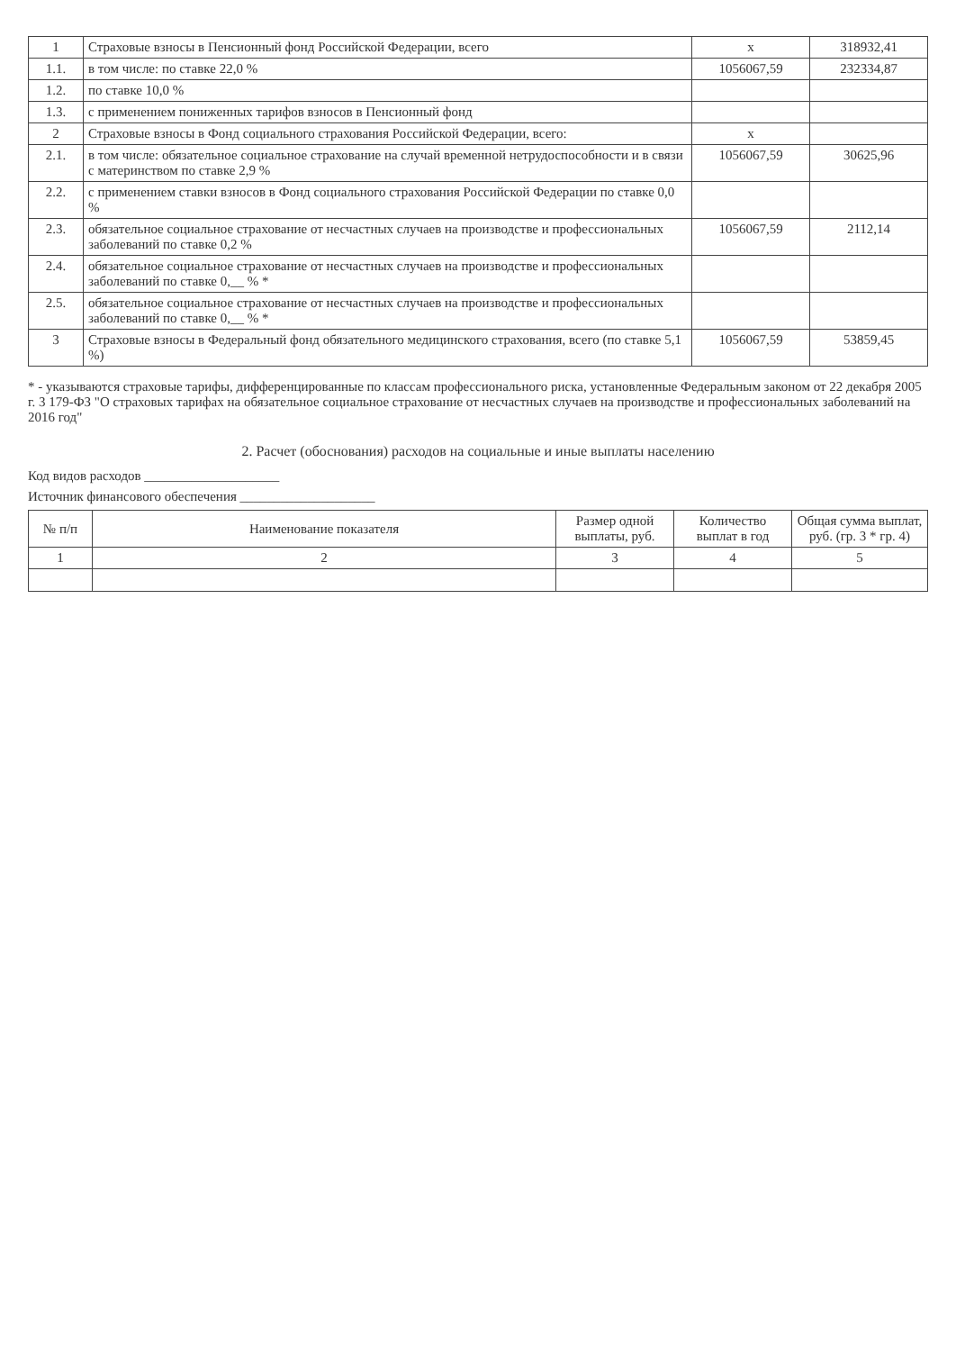| 1 | Страховые взносы в Пенсионный фонд Российской Федерации, всего | x | 318932,41 |
| 1.1. | в том числе: по ставке 22,0 % | 1056067,59 | 232334,87 |
| 1.2. | по ставке 10,0 % | | |
| 1.3. | с применением пониженных тарифов взносов в Пенсионный фонд | | |
| 2 | Страховые взносы в Фонд социального страхования Российской Федерации, всего: | x | |
| 2.1. | в том числе: обязательное социальное страхование на случай временной нетрудоспособности и в связи с материнством по ставке 2,9 % | 1056067,59 | 30625,96 |
| 2.2. | с применением ставки взносов в Фонд социального страхования Российской Федерации по ставке 0,0 % | | |
| 2.3. | обязательное социальное страхование от несчастных случаев на производстве и профессиональных заболеваний по ставке 0,2 % | 1056067,59 | 2112,14 |
| 2.4. | обязательное социальное страхование от несчастных случаев на производстве и профессиональных заболеваний по ставке 0,__ % * | | |
| 2.5. | обязательное социальное страхование от несчастных случаев на производстве и профессиональных заболеваний по ставке 0,__ % * | | |
| 3 | Страховые взносы в Федеральный фонд обязательного медицинского страхования, всего (по ставке 5,1 %) | 1056067,59 | 53859,45 |
* - указываются страховые тарифы, дифференцированные по классам профессионального риска, установленные Федеральным законом от 22 декабря 2005 г. 3 179-ФЗ "О страховых тарифах на обязательное социальное страхование от несчастных случаев на производстве и профессиональных заболеваний на 2016 год"
2. Расчет (обоснования) расходов на социальные и иные выплаты населению
Код видов расходов ____________________
Источник финансового обеспечения ____________________
| № п/п | Наименование показателя | Размер одной выплаты, руб. | Количество выплат в год | Общая сумма выплат, руб. (гр. 3 * гр. 4) |
| --- | --- | --- | --- | --- |
| 1 | 2 | 3 | 4 | 5 |